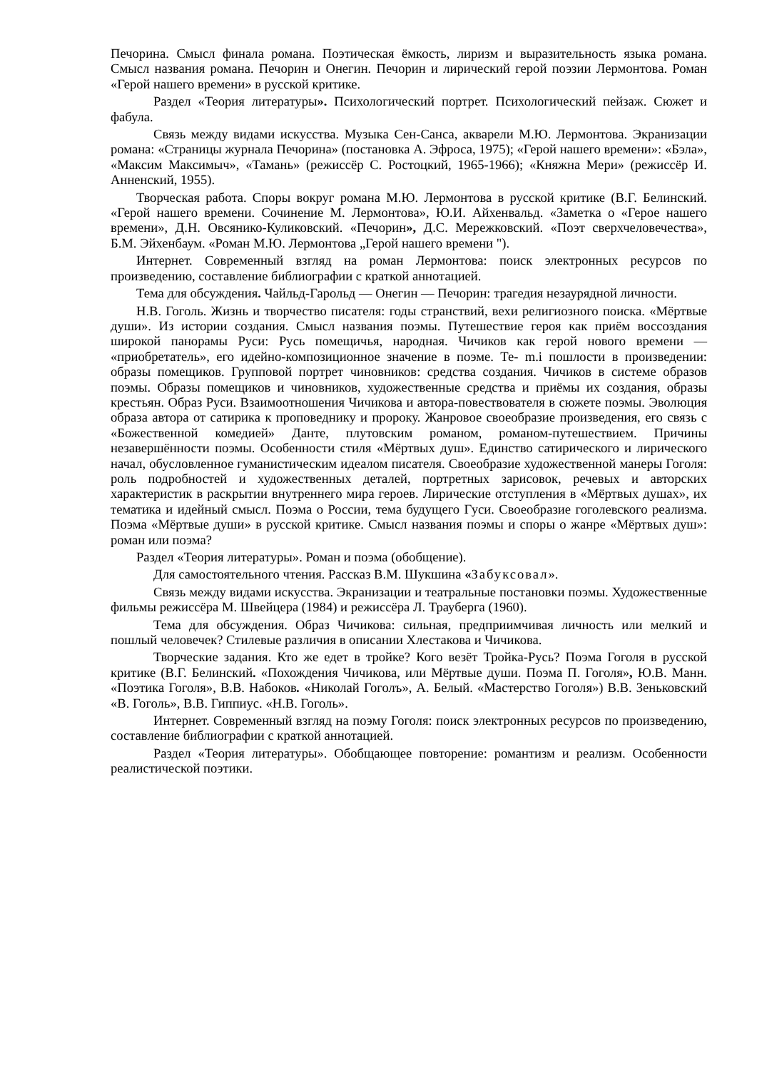Печорина. Смысл финала романа. Поэтическая ёмкость, лиризм и выразительность языка романа. Смысл названия романа. Печорин и Онегин. Печорин и лирический герой поэзии Лермонтова. Роман «Герой нашего времени» в русской критике.
Раздел «Теория литературы». Психологический портрет. Психологический пейзаж. Сюжет и фабула.
Связь между видами искусства. Музыка Сен-Санса, акварели М.Ю. Лермонтова. Экранизации романа: «Страницы журнала Печорина» (постановка А. Эфроса, 1975); «Герой нашего времени»: «Бэла», «Максим Максимыч», «Тамань» (режиссёр С. Ростоцкий, 1965-1966); «Княжна Мери» (режиссёр И. Анненский, 1955).
Творческая работа. Споры вокруг романа М.Ю. Лермонтова в русской критике (В.Г. Белинский. «Герой нашего времени. Сочинение М. Лермонтова», Ю.И. Айхенвальд. «Заметка о «Герое нашего времени», Д.Н. Овсянико-Куликовский. «Печорин», Д.С. Мережковский. «Поэт сверхчеловечества», Б.М. Эйхенбаум. «Роман М.Ю. Лермонтова „Герой нашего времени ").
Интернет. Современный взгляд на роман Лермонтова: поиск электронных ресурсов по произведению, составление библиографии с краткой аннотацией.
Тема для обсуждения. Чайльд-Гарольд — Онегин — Печорин: трагедия незаурядной личности.
Н.В. Гоголь. Жизнь и творчество писателя: годы странствий, вехи религиозного поиска. «Мёртвые души». Из истории создания. Смысл названия поэмы. Путешествие героя как приём воссоздания широкой панорамы Руси: Русь помещичья, народная. Чичиков как герой нового времени — «приобретатель», его идейно-композиционное значение в поэме. Те- m.i пошлости в произведении: образы помещиков. Групповой портрет чиновников: средства создания. Чичиков в системе образов поэмы. Образы помещиков и чиновников, художественные средства и приёмы их создания, образы крестьян. Образ Руси. Взаимоотношения Чичикова и автора-повествователя в сюжете поэмы. Эволюция образа автора от сатирика к проповеднику и пророку. Жанровое своеобразие произведения, его связь с «Божественной комедией» Данте, плутовским романом, романом-путешествием. Причины незавершённости поэмы. Особенности стиля «Мёртвых душ». Единство сатирического и лирического начал, обусловленное гуманистическим идеалом писателя. Своеобразие художественной манеры Гоголя: роль подробностей и художественных деталей, портретных зарисовок, речевых и авторских характеристик в раскрытии внутреннего мира героев. Лирические отступления в «Мёртвых душах», их тематика и идейный смысл. Поэма о России, тема будущего Гуси. Своеобразие гоголевского реализма. Поэма «Мёртвые души» в русской критике. Смысл названия поэмы и споры о жанре «Мёртвых душ»: роман или поэма?
Раздел «Теория литературы». Роман и поэма (обобщение).
Для самостоятельного чтения. Рассказ В.М. Шукшина «Забуксовал».
Связь между видами искусства. Экранизации и театральные постановки поэмы. Художественные фильмы режиссёра М. Швейцера (1984) и режиссёра Л. Трауберга (1960).
Тема для обсуждения. Образ Чичикова: сильная, предприимчивая личность или мелкий и пошлый человечек? Стилевые различия в описании Хлестакова и Чичикова.
Творческие задания. Кто же едет в тройке? Кого везёт Тройка-Русь? Поэма Гоголя в русской критике (В.Г. Белинский. «Похождения Чичикова, или Мёртвые души. Поэма П. Гоголя», Ю.В. Манн. «Поэтика Гоголя», В.В. Набоков. «Николай Гоголъ», А. Белый. «Мастерство Гоголя») В.В. Зеньковский «В. Гоголь», В.В. Гиппиус. «Н.В. Гоголь».
Интернет. Современный взгляд на поэму Гоголя: поиск электронных ресурсов по произведению, составление библиографии с краткой аннотацией.
Раздел «Теория литературы». Обобщающее повторение: романтизм и реализм. Особенности реалистической поэтики.